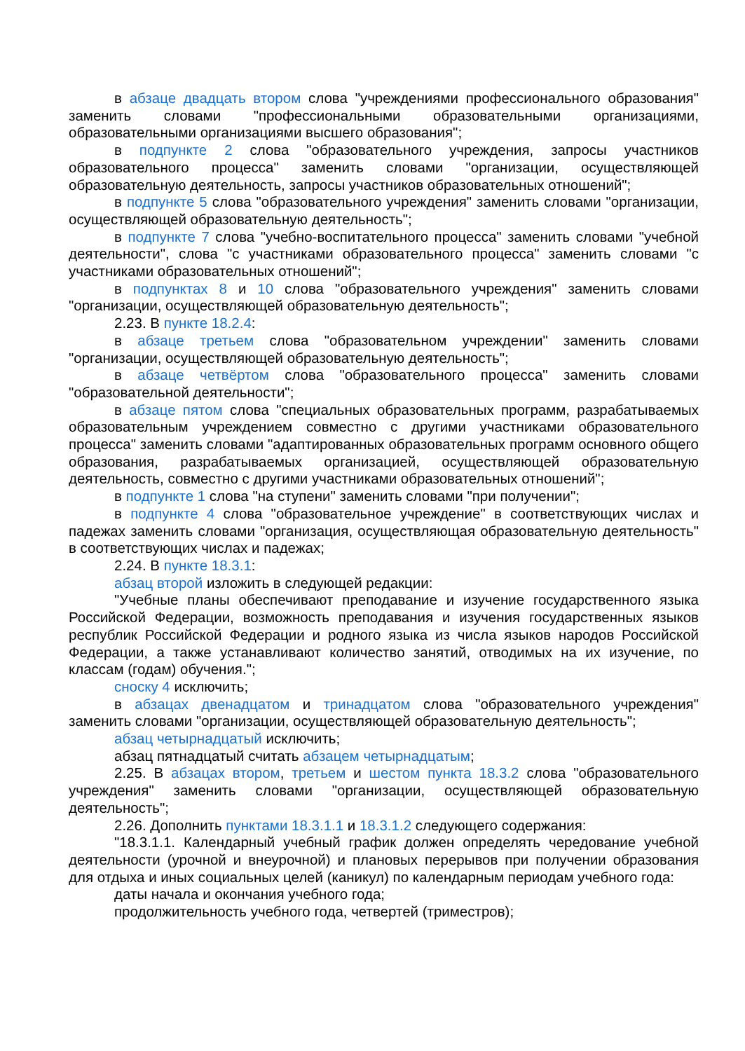в абзаце двадцать втором слова "учреждениями профессионального образования" заменить словами "профессиональными образовательными организациями, образовательными организациями высшего образования";
в подпункте 2 слова "образовательного учреждения, запросы участников образовательного процесса" заменить словами "организации, осуществляющей образовательную деятельность, запросы участников образовательных отношений";
в подпункте 5 слова "образовательного учреждения" заменить словами "организации, осуществляющей образовательную деятельность";
в подпункте 7 слова "учебно-воспитательного процесса" заменить словами "учебной деятельности", слова "с участниками образовательного процесса" заменить словами "с участниками образовательных отношений";
в подпунктах 8 и 10 слова "образовательного учреждения" заменить словами "организации, осуществляющей образовательную деятельность";
2.23. В пункте 18.2.4:
в абзаце третьем слова "образовательном учреждении" заменить словами "организации, осуществляющей образовательную деятельность";
в абзаце четвёртом слова "образовательного процесса" заменить словами "образовательной деятельности";
в абзаце пятом слова "специальных образовательных программ, разрабатываемых образовательным учреждением совместно с другими участниками образовательного процесса" заменить словами "адаптированных образовательных программ основного общего образования, разрабатываемых организацией, осуществляющей образовательную деятельность, совместно с другими участниками образовательных отношений";
в подпункте 1 слова "на ступени" заменить словами "при получении";
в подпункте 4 слова "образовательное учреждение" в соответствующих числах и падежах заменить словами "организация, осуществляющая образовательную деятельность" в соответствующих числах и падежах;
2.24. В пункте 18.3.1:
абзац второй изложить в следующей редакции:
"Учебные планы обеспечивают преподавание и изучение государственного языка Российской Федерации, возможность преподавания и изучения государственных языков республик Российской Федерации и родного языка из числа языков народов Российской Федерации, а также устанавливают количество занятий, отводимых на их изучение, по классам (годам) обучения.";
сноску 4 исключить;
в абзацах двенадцатом и тринадцатом слова "образовательного учреждения" заменить словами "организации, осуществляющей образовательную деятельность";
абзац четырнадцатый исключить;
абзац пятнадцатый считать абзацем четырнадцатым;
2.25. В абзацах втором, третьем и шестом пункта 18.3.2 слова "образовательного учреждения" заменить словами "организации, осуществляющей образовательную деятельность";
2.26. Дополнить пунктами 18.3.1.1 и 18.3.1.2 следующего содержания:
"18.3.1.1. Календарный учебный график должен определять чередование учебной деятельности (урочной и внеурочной) и плановых перерывов при получении образования для отдыха и иных социальных целей (каникул) по календарным периодам учебного года:
даты начала и окончания учебного года;
продолжительность учебного года, четвертей (триместров);